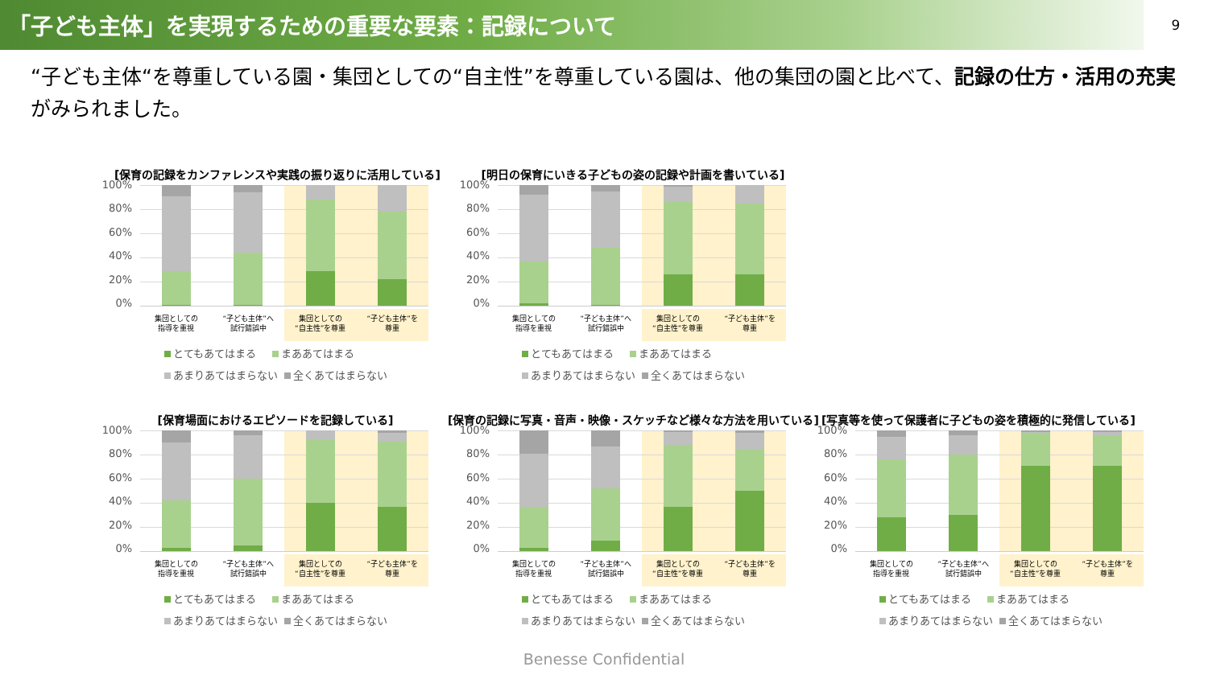「子ども主体」を実現するための重要な要素：記録について
9
“子ども主体“を尊重している園・集団としての“自主性”を尊重している園は、他の集団の園と比べて、記録の仕方・活用の充実がみられました。
[保育の記録をカンファレンスや実践の振り返りに活用している]
100%
80%
60%
40%
20%
0%
集団としての
指導を重視
“子ども主体”へ
試行錯誤中
集団としての
“自主性”を尊重
“子ども主体”を
尊重
とてもあてはまる まああてはまる
あまりあてはまらない 全くあてはまらない
[明日の保育にいきる子どもの姿の記録や計画を書いている]
100%
80%
60%
40%
20%
0%
集団としての
指導を重視
“子ども主体”へ
試行錯誤中
集団としての
“自主性”を尊重
“子ども主体”を
尊重
とてもあてはまる まああてはまる
あまりあてはまらない 全くあてはまらない
[保育場面におけるエピソードを記録している]
100%
80%
60%
40%
20%
0%
集団としての
指導を重視
“子ども主体”へ
試行錯誤中
集団としての
“自主性”を尊重
“子ども主体”を
尊重
とてもあてはまる まああてはまる
あまりあてはまらない 全くあてはまらない
[保育の記録に写真・音声・映像・スケッチなど様々な方法を用いている]
100%
80%
60%
40%
20%
0%
集団としての
指導を重視
“子ども主体”へ
試行錯誤中
集団としての
“自主性”を尊重
“子ども主体”を
尊重
とてもあてはまる まああてはまる
あまりあてはまらない 全くあてはまらない
[写真等を使って保護者に子どもの姿を積極的に発信している]
100%
80%
60%
40%
20%
0%
集団としての
指導を重視
“子ども主体”へ
試行錯誤中
集団としての
“自主性”を尊重
“子ども主体”を
尊重
とてもあてはまる まああてはまる
あまりあてはまらない 全くあてはまらない
Benesse Confidential